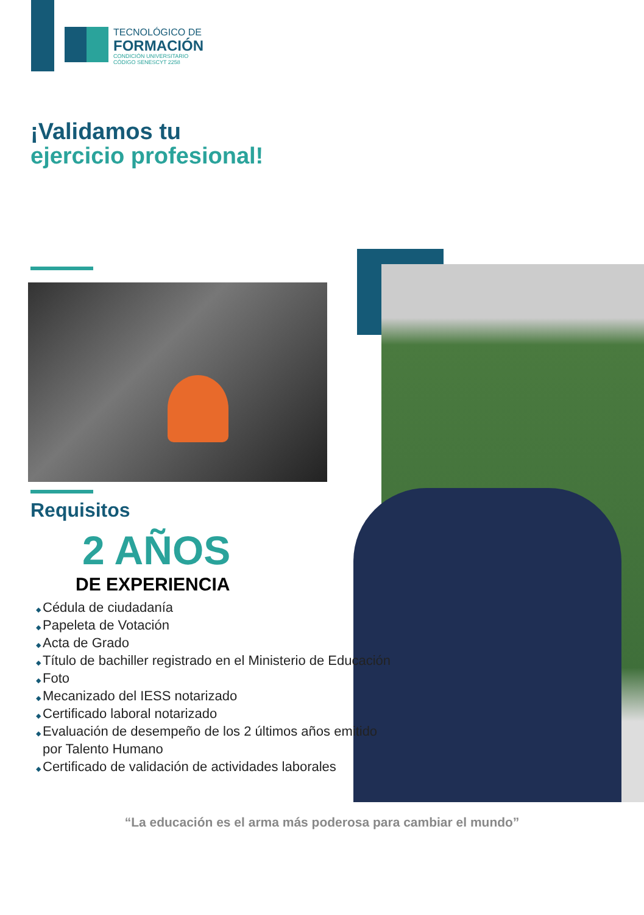TECNOLÓGICO DE
FORMACIÓN
CONDICIÓN UNIVERSITARIO
CÓDIGO SENESCYT 2258
¡Validamos tu
ejercicio profesional!
Requisitos
2 AÑOS
DE EXPERIENCIA
Cédula de ciudadanía
Papeleta de Votación
Acta de Grado
Título de bachiller registrado en el Ministerio de Educación
Foto
Mecanizado del IESS notarizado
Certificado laboral notarizado
Evaluación de desempeño de los 2 últimos años emitido por Talento Humano
Certificado de validación de actividades laborales
“La educación es el arma más poderosa para cambiar el mundo”